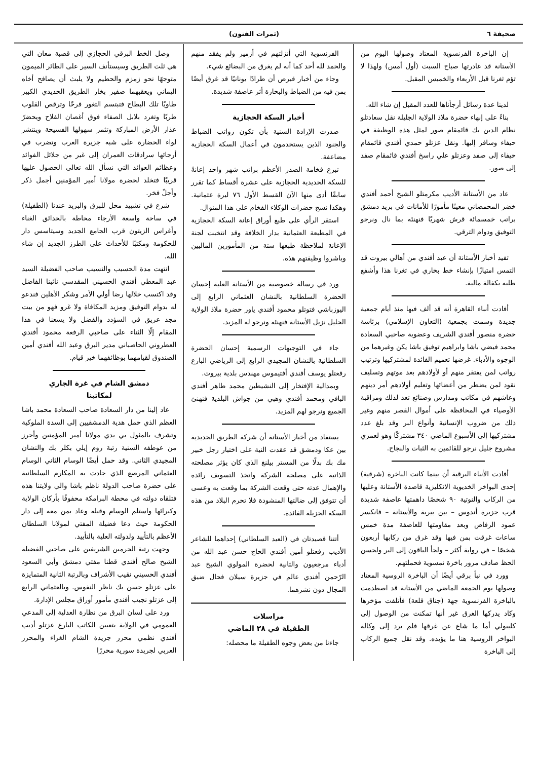صحيفة ٦ (ثمرات الفنون)
إن الباخرة الفرنسوية المعتاد وصولها اليوم من الأستانة قد غادرتها صباح السبت (أول أمس) ولهذا لا تؤم ثغرنا قبل الأربعاء والخميس المقبل.
لدينا عدة رسائل أرجأناها للعدد المقبل إن شاء الله.
بناءً على إنهاء حضرة ملاذ الولاية الجليلة نقل سعادتلو نظام الدين بك قائمقام صور لمثل هذه الوظيفة في حيفاء وسافر إليها. ونقل عزتلو حمدي أفندي قائمقام حيفاء إلى صفد وعزتلو علي راسخ أفندي قائمقام صفد إلى صور.
عاد من الأستانة الأديب مكرمتلو الشيخ أحمد أفندي خضر المحمصاني معينًا مأمورًا للأمانات في بريد دمشق براتب خمسمائة قرش شهريًا فنهنئه بما نال ونرجو التوفيق ودوام الترقي.
تفيد أخبار الأستانة أن عيد أفندي من أهالي بيروت قد التمس امتيازًا بإنشاء خط بخاري في ثغرنا هذا وأشفع طلبه بكفالة مالية.
أفادت أنباء القاهرة أنه قد ألف فيها منذ أيام جمعية جديدة وسمت بجمعية (التعاون الإسلامي) برئاسة حضرة منصور أفندي الشريف وعضوية صاحبي السعادة محمد فيضي باشا وابراهيم توفيق باشا يكن وغيرهما من الوجوه والأدباء. غرضها تعميم الفائدة لمشتركيها وترتيب رواتب لمن يفتقر منهم أو لأولادهم بعد موتهم وتسليف نقود لمن يضطر من أعضائها وتعليم أولادهم أمر دينهم وعاشهم في مكاتب ومدارس وصنائع تعد لذلك ومراقبة الأوصياء في المحافظة على أموال القصر منهم وغير ذلك من ضروب الإنسانية وأنواع البر وقد بلغ عدد مشتركيها إلى الأسبوع الماضي ٣٤٠ مشتركًا وهو لعمري مشروع جليل نرجو للقائمين به الثبات والنجاح.
أفادت الأنباء البرقية أن بينما كانت الباخرة (شرقية) إحدى البواخر الخديوية الانكليزية قاصدة الأستانة وعليها من الركاب والنوتية ٩٠ شخصًا داهمتها عاصفة شديدة قرب جزيرة أندوس – بين بيرية والأستانة – فانكسر عمود الرفاص وبعد مقاومتها للعاصفة مدة خمس ساعات غرقت بمن فيها وقد غرق من ركابها أربعون شخصًا – في رواية أكثر – ولجأ الباقون إلى البر ولحسن الحظ صادف مرور باخرة نمسوية فحملتهم.
وورد في نبأ برقي أيضًا أن الباخرة الروسية المعتاد وصولها يوم الجمعة الماضي من الأستانة قد اصطدمت بالباخرة الفرنسوية جهة (جناق قلعة) فأتلفت مؤخرها وكاد يدركها الغرق غير أنها تمكنت من الوصول إلى كليبولي أما ما شاع عن غرقها فلم يرد إلى وكالة البواخر الروسية هنا ما يؤيده. وقد نقل جميع الركاب إلى الباخرة
الفرنسوية التي أنزلتهم في أزمير ولم يفقد منهم والحمد لله أحد كما أنه لم يغرق من البضائع شيء.
وجاء من أخبار قبرص أن طرادًا يونانيًا قد غرق أيضًا بمن فيه من الضباط والبحارة أثر عاصفة شديدة.
أخبار السكة الحجازية
صدرت الإرادة السنية بأن تكون رواتب الضباط والجنود الذين يستخدمون في أعمال السكة الحجازية مضاعفة.
تبرع فخامة الصدر الأعظم براتب شهر واحد إعانةً للسكة الحديدية الحجازية على عشرة أقساط كما تقرر سابقًا أدى منها الآن القسط الأول ٧٦ ليرة عثمانية. وهكذا نسج حضرات الوكلاء الفخام على هذا المنوال.
استقر الرأي على طبع أوراق إعانة السكة الحجازية في المطبعة العثمانية بدار الخلافة وقد انتخبت لجنة الإعانة لملاحظة طبعها ستة من المأمورين الماليين وباشروا وظيفتهم هذه.
ورد في رسالة خصوصية من الأستانة العلية إحسان الحضرة السلطانية بالنشان العثماني الرابع إلى اليوزباشي فتوتلو محمود أفندي ياور حضرة ملاذ الولاية الجليل نزيل الأستانة فنهنئه ونرجو له المزيد.
جاء في التوجيهات الرسمية إحسان الحضرة السلطانية بالنشان المجيدي الرابع إلى الرياضي البارع رفعتلو يوسف أفندي أفتيموس مهندس بلدية بيروت.
وبمدالية الإفتخار إلى النشيطين محمد طاهر أفندي البافي ومحمد أفندي وهبي من جواش البلدية فنهنئ الجميع ونرجو لهم المزيد.
يستفاد من أخبار الأستانة أن شركة الطريق الحديدية بين عكا ودمشق قد عقدت النية على اختبار رجل خبير مك بك بدلًا من المستر بيلنغ الذي كان يؤثر مصلحته الذاتية على مصلحة الشركة واتخذ التسويف رائده والإهمال عدته حتى وقعت الشركة بما وقعت به وعسى أن تتوفق إلى ضالتها المنشودة فلا تحرم البلاد من هذه السكة الجزيلة الفائدة.
أتتنا قصيدتان في (العيد السلطاني) إحداهما للشاعر الأديب رفعتلو أمين أفندي الحاج حسن عبد الله من أدباء مرجعيون والثانية لحضرة المولوي الشيخ عبد الرّحمن أفندي عالم في جزيرة سيلان فحال ضيق المجال دون نشرهما.
مراسلات
الطفيلة في ٢٨ الماضي
جاءنا من بعض وجوه الطفيلة ما محصله:
وصل الخط البرقي الحجازي إلى قصبة معان التي هي ثلث الطريق وسيستأنف السير على الطائر الميمون متوجهًا نحو زمزم والحطيم ولا يلبث أن يصافح أخاه اليماني ويعقبهما صفير بخار الطريق الحديدي الكبير طاويًا تلك البطاح فتبتسم الثغور فرحًا وترقص القلوب طربًا وتغرد بلابل الصفاء فوق أغصان الفلاح ويحضرّ عذار الأرض المباركة وتثمر سهولها الفسيحة وينتشر لواء الحضارة على شبه جزيرة العرب وتضرب في أرجائها سرادقات العمران إلى غير من جلائل الفوائد وعظائم العوائد التي نسأل الله تعالى الحصول عليها قريبًا فتخلد لحضرة مولانا أمير المؤمنين أجمل ذكر وأجلّ فخر.
شرع في تشييد محل للبرق والبريد عندنا (الطفيلة) في ساحة واسعة الأرجاء محاطة بالحدائق الغناء وأغراس الزيتون قرب الجامع الجديد وسيتاسس دار للحكومة ومكتبًا للأحداث على الطرز الجديد إن شاء الله.
انتهت مدة الحسيب والنسيب صاحب الفضيلة السيد عبد المعطي أفندي الحسيني المقدسي نائبنا الفاضل وقد اكتسب خلالها رضا أولي الأمر وشكر الأهلين فندعو له بدوام التوفيق ومزيد المكافاة ولا غرو فهو من بيت مجد عريق في السؤدد والفضل ولا يسعنا في هذا المقام إلّا الثناء على صاحبي الرفعة محمود أفندي العطروني الحاصباني مدير البرق وعبد الله أفندي أمين الصندوق لقيامهما بوظائفهما خير قيام.
دمشق الشام في غرة الجاري
لمكاتبنا
عاد إلينا من دار السعادة صاحب السعادة محمد باشا العظم الذي حمل هدية الدمشقيين إلى السدة الملوكية وتشرف بالمثول بي يدي مولانا أمير المؤمنين وأحرز من عوطفه السنية رتبة روم إيلي بكلر بك والنشان المجيدي الثاني. وقد حمل أيضًا الوسام الثاني الوسام العثماني المرصع الذي جادت به المكارم السلطانية على حضرة صاحب الدولة ناظم باشا والي ولايتنا هذه فتلقاه دولته في محطة البرامكة محفوفًا بأركان الولاية وكبرائها واستلم الوسام وقبله وعاد بمن معه إلى دار الحكومة حيث دعا فضيلة المفتي لمولانا السلطان الأعظم بالتأييد ولدولته العلية بالتأييد.
وجهت رتبة الحرمين الشريفين على صاحبي الفضيلة الشيخ صالح أفندي قطنا مفتي دمشق وأبي السعود أفندي الحسيني نقيب الأشراف وبالرتبة الثانية المتمايزة على عزتلو حسن بك ناظر النفوس. وبالعثماني الرابع إلى عزتلو نجيب أفندي مأمور أوراق مجلس الإدارة.
ورد على لسان البرق من نظارة العدلية إلى المدعي العمومي في الولاية بتعيين الكاتب البارع عزتلو أديب أفندي نظمي محرر جريدة الشام الغراء والمحرر العربي لجريدة سورية محررًا